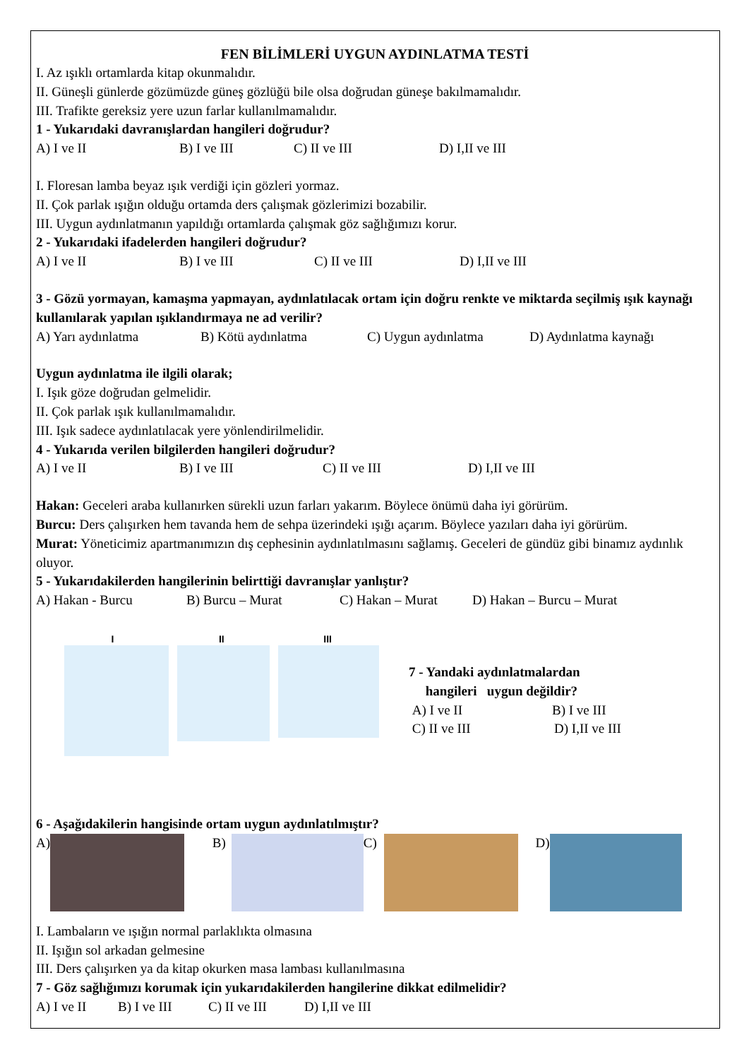FEN BİLİMLERİ UYGUN AYDINLATMA TESTİ
I. Az ışıklı ortamlarda kitap okunmalıdır.
II. Güneşli günlerde gözümüzde güneş gözlüğü bile olsa doğrudan güneşe bakılmamalıdır.
III. Trafikte gereksiz yere uzun farlar kullanılmamalıdır.
1 - Yukarıdaki davranışlardan hangileri doğrudur?
A) I ve II B) I ve III C) II ve III D) I,II ve III
I. Floresan lamba beyaz ışık verdiği için gözleri yormaz.
II. Çok parlak ışığın olduğu ortamda ders çalışmak gözlerimizi bozabilir.
III. Uygun aydınlatmanın yapıldığı ortamlarda çalışmak göz sağlığımızı korur.
2 - Yukarıdaki ifadelerden hangileri doğrudur?
A) I ve II B) I ve III C) II ve III D) I,II ve III
3 - Gözü yormayan, kamaşma yapmayan, aydınlatılacak ortam için doğru renkte ve miktarda seçilmiş ışık kaynağı kullanılarak yapılan ışıklandırmaya ne ad verilir?
A) Yarı aydınlatma B) Kötü aydınlatma C) Uygun aydınlatma D) Aydınlatma kaynağı
Uygun aydınlatma ile ilgili olarak;
I. Işık göze doğrudan gelmelidir.
II. Çok parlak ışık kullanılmamalıdır.
III. Işık sadece aydınlatılacak yere yönlendirilmelidir.
4 - Yukarıda verilen bilgilerden hangileri doğrudur?
A) I ve II B) I ve III C) II ve III D) I,II ve III
Hakan: Geceleri araba kullanırken sürekli uzun farları yakarım. Böylece önümü daha iyi görürüm.
Burcu: Ders çalışırken hem tavanda hem de sehpa üzerindeki ışığı açarım. Böylece yazıları daha iyi görürüm.
Murat: Yöneticimiz apartmanımızın dış cephesinin aydınlatılmasını sağlamış. Geceleri de gündüz gibi binamız aydınlık oluyor.
5 - Yukarıdakilerden hangilerinin belirttiği davranışlar yanlıştır?
A) Hakan - Burcu B) Burcu – Murat C) Hakan – Murat D) Hakan – Burcu – Murat
I
II
III
7 - Yandaki aydınlatmalardan
hangileri uygun değildir?
A) I ve II B) I ve III
C) II ve III D) I,II ve III
6 - Aşağıdakilerin hangisinde ortam uygun aydınlatılmıştır?
A) B) C) D)
I. Lambaların ve ışığın normal parlaklıkta olmasına
II. Işığın sol arkadan gelmesine
III. Ders çalışırken ya da kitap okurken masa lambası kullanılmasına
7 - Göz sağlığımızı korumak için yukarıdakilerden hangilerine dikkat edilmelidir?
A) I ve II B) I ve III C) II ve III D) I,II ve III